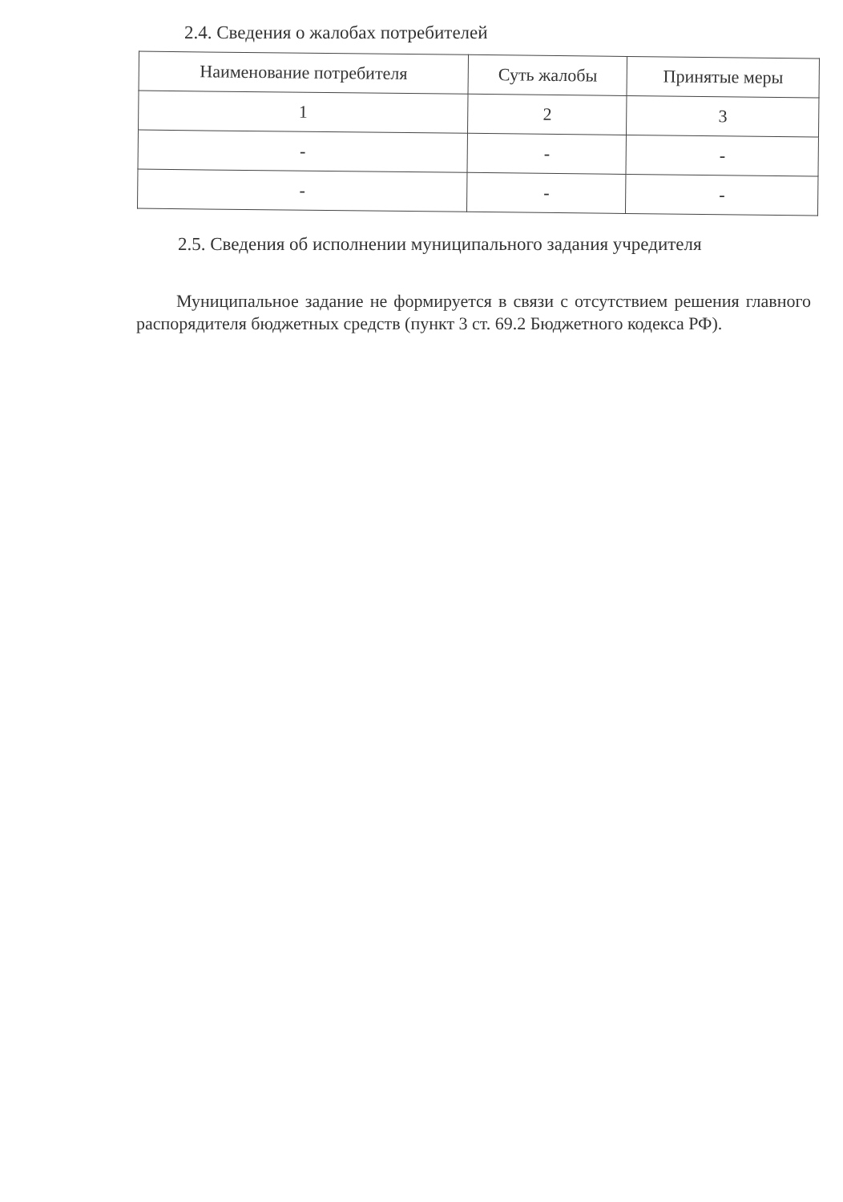2.4. Сведения о жалобах потребителей
| Наименование потребителя | Суть жалобы | Принятые меры |
| --- | --- | --- |
| 1 | 2 | 3 |
| - | - | - |
| - | - | - |
2.5. Сведения об исполнении муниципального задания учредителя
Муниципальное задание не формируется в связи с отсутствием решения главного распорядителя бюджетных средств (пункт 3 ст. 69.2 Бюджетного кодекса РФ).